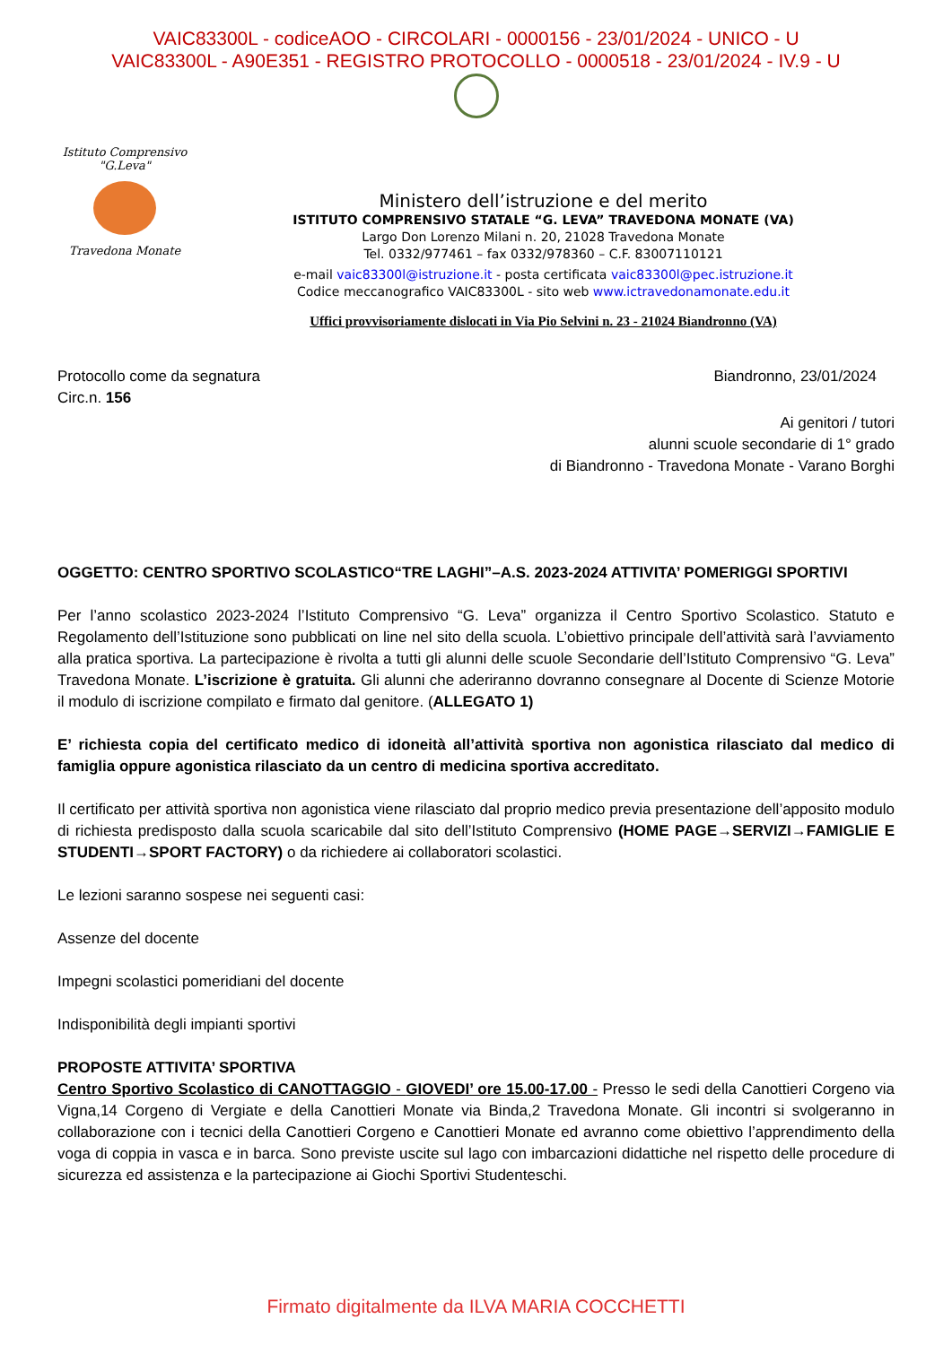VAIC83300L - codiceAOO - CIRCOLARI - 0000156 - 23/01/2024 - UNICO - U
VAIC83300L - A90E351 - REGISTRO PROTOCOLLO - 0000518 - 23/01/2024 - IV.9 - U
Istituto Comprensivo "G.Leva"
Travedona Monate
Ministero dell’istruzione e del merito
ISTITUTO COMPRENSIVO STATALE “G. LEVA” TRAVEDONA MONATE (VA)
Largo Don Lorenzo Milani n. 20, 21028 Travedona Monate
Tel. 0332/977461 – fax 0332/978360 – C.F. 83007110121
e-mail vaic83300l@istruzione.it - posta certificata vaic83300l@pec.istruzione.it
Codice meccanografico VAIC83300L - sito web www.ictravedonamonate.edu.it
Uffici provvisoriamente dislocati in Via Pio Selvini n. 23 - 21024 Biandronno (VA)
Protocollo come da segnatura
Circ.n. 156
Biandronno, 23/01/2024
Ai genitori / tutori
alunni scuole secondarie di 1° grado
di Biandronno - Travedona Monate - Varano Borghi
OGGETTO: CENTRO SPORTIVO SCOLASTICO“TRE LAGHI”–A.S. 2023-2024 ATTIVITA’ POMERIGGI SPORTIVI
Per l’anno scolastico 2023-2024 l’Istituto Comprensivo “G. Leva” organizza il Centro Sportivo Scolastico. Statuto e Regolamento dell’Istituzione sono pubblicati on line nel sito della scuola. L’obiettivo principale dell’attività sarà l’avviamento alla pratica sportiva. La partecipazione è rivolta a tutti gli alunni delle scuole Secondarie dell’Istituto Comprensivo “G. Leva” Travedona Monate. L’iscrizione è gratuita. Gli alunni che aderiranno dovranno consegnare al Docente di Scienze Motorie il modulo di iscrizione compilato e firmato dal genitore. (ALLEGATO 1)
E’ richiesta copia del certificato medico di idoneità all’attività sportiva non agonistica rilasciato dal medico di famiglia oppure agonistica rilasciato da un centro di medicina sportiva accreditato.
Il certificato per attività sportiva non agonistica viene rilasciato dal proprio medico previa presentazione dell’apposito modulo di richiesta predisposto dalla scuola scaricabile dal sito dell’Istituto Comprensivo (HOME PAGE→SERVIZI→FAMIGLIE E STUDENTI→SPORT FACTORY) o da richiedere ai collaboratori scolastici.
Le lezioni saranno sospese nei seguenti casi:
Assenze del docente
Impegni scolastici pomeridiani del docente
Indisponibilità degli impianti sportivi
PROPOSTE ATTIVITA’ SPORTIVA
Centro Sportivo Scolastico di CANOTTAGGIO - GIOVEDI’ ore 15.00-17.00 - Presso le sedi della Canottieri Corgeno via Vigna,14 Corgeno di Vergiate e della Canottieri Monate via Binda,2 Travedona Monate. Gli incontri si svolgeranno in collaborazione con i tecnici della Canottieri Corgeno e Canottieri Monate ed avranno come obiettivo l’apprendimento della voga di coppia in vasca e in barca. Sono previste uscite sul lago con imbarcazioni didattiche nel rispetto delle procedure di sicurezza ed assistenza e la partecipazione ai Giochi Sportivi Studenteschi.
Firmato digitalmente da ILVA MARIA COCCHETTI